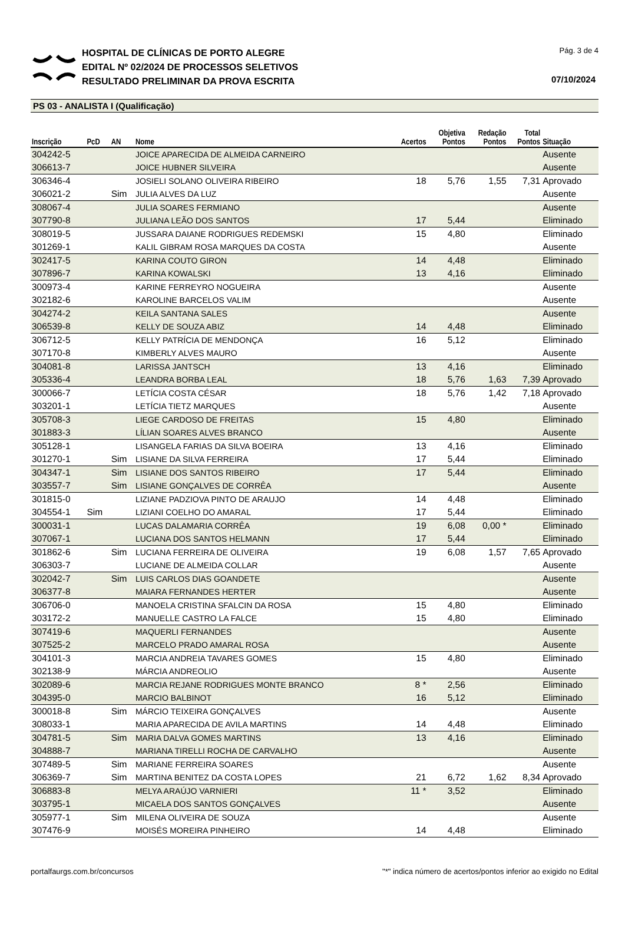HOSPITAL DE CLÍNICAS DE PORTO ALEGRE
EDITAL Nº 02/2024 DE PROCESSOS SELETIVOS
RESULTADO PRELIMINAR DA PROVA ESCRITA
Pág. 3 de 4
07/10/2024
PS 03 - ANALISTA I (Qualificação)
| | | | | | Objetiva | Redação | Total | |
| --- | --- | --- | --- | --- | --- | --- | --- | --- |
| Inscrição | PcD | AN | Nome | Acertos | Pontos | Pontos | Pontos | Situação |
| 304242-5 | | | JOICE APARECIDA DE ALMEIDA CARNEIRO | | | | | Ausente |
| 306613-7 | | | JOICE HUBNER SILVEIRA | | | | | Ausente |
| 306346-4 | | | JOSIELI SOLANO OLIVEIRA RIBEIRO | 18 | 5,76 | 1,55 | 7,31 | Aprovado |
| 306021-2 | | Sim | JULIA ALVES DA LUZ | | | | | Ausente |
| 308067-4 | | | JULIA SOARES FERMIANO | | | | | Ausente |
| 307790-8 | | | JULIANA LEÃO DOS SANTOS | 17 | 5,44 | | | Eliminado |
| 308019-5 | | | JUSSARA DAIANE RODRIGUES REDEMSKI | 15 | 4,80 | | | Eliminado |
| 301269-1 | | | KALIL GIBRAM ROSA MARQUES DA COSTA | | | | | Ausente |
| 302417-5 | | | KARINA COUTO GIRON | 14 | 4,48 | | | Eliminado |
| 307896-7 | | | KARINA KOWALSKI | 13 | 4,16 | | | Eliminado |
| 300973-4 | | | KARINE FERREYRO NOGUEIRA | | | | | Ausente |
| 302182-6 | | | KAROLINE BARCELOS VALIM | | | | | Ausente |
| 304274-2 | | | KEILA SANTANA SALES | | | | | Ausente |
| 306539-8 | | | KELLY DE SOUZA ABIZ | 14 | 4,48 | | | Eliminado |
| 306712-5 | | | KELLY PATRÍCIA DE MENDONÇA | 16 | 5,12 | | | Eliminado |
| 307170-8 | | | KIMBERLY ALVES MAURO | | | | | Ausente |
| 304081-8 | | | LARISSA JANTSCH | 13 | 4,16 | | | Eliminado |
| 305336-4 | | | LEANDRA BORBA LEAL | 18 | 5,76 | 1,63 | 7,39 | Aprovado |
| 300066-7 | | | LETÍCIA COSTA CÉSAR | 18 | 5,76 | 1,42 | 7,18 | Aprovado |
| 303201-1 | | | LETÍCIA TIETZ MARQUES | | | | | Ausente |
| 305708-3 | | | LIEGE CARDOSO DE FREITAS | 15 | 4,80 | | | Eliminado |
| 301883-3 | | | LÍLIAN SOARES ALVES BRANCO | | | | | Ausente |
| 305128-1 | | | LISANGELA FARIAS DA SILVA BOEIRA | 13 | 4,16 | | | Eliminado |
| 301270-1 | | Sim | LISIANE DA SILVA FERREIRA | 17 | 5,44 | | | Eliminado |
| 304347-1 | | Sim | LISIANE DOS SANTOS RIBEIRO | 17 | 5,44 | | | Eliminado |
| 303557-7 | | Sim | LISIANE GONÇALVES DE CORRÊA | | | | | Ausente |
| 301815-0 | | | LIZIANE PADZIOVA PINTO DE ARAUJO | 14 | 4,48 | | | Eliminado |
| 304554-1 | Sim | | LIZIANI COELHO DO AMARAL | 17 | 5,44 | | | Eliminado |
| 300031-1 | | | LUCAS DALAMARIA CORRÊA | 19 | 6,08 | 0,00 * | | Eliminado |
| 307067-1 | | | LUCIANA DOS SANTOS HELMANN | 17 | 5,44 | | | Eliminado |
| 301862-6 | | Sim | LUCIANA FERREIRA DE OLIVEIRA | 19 | 6,08 | 1,57 | 7,65 | Aprovado |
| 306303-7 | | | LUCIANE DE ALMEIDA COLLAR | | | | | Ausente |
| 302042-7 | | Sim | LUIS CARLOS DIAS GOANDETE | | | | | Ausente |
| 306377-8 | | | MAIARA FERNANDES HERTER | | | | | Ausente |
| 306706-0 | | | MANOELA CRISTINA SFALCIN DA ROSA | 15 | 4,80 | | | Eliminado |
| 303172-2 | | | MANUELLE CASTRO LA FALCE | 15 | 4,80 | | | Eliminado |
| 307419-6 | | | MAQUERLI FERNANDES | | | | | Ausente |
| 307525-2 | | | MARCELO PRADO AMARAL ROSA | | | | | Ausente |
| 304101-3 | | | MARCIA ANDREIA TAVARES GOMES | 15 | 4,80 | | | Eliminado |
| 302138-9 | | | MÁRCIA ANDREOLIO | | | | | Ausente |
| 302089-6 | | | MARCIA REJANE RODRIGUES MONTE BRANCO | 8 * | 2,56 | | | Eliminado |
| 304395-0 | | | MARCIO BALBINOT | 16 | 5,12 | | | Eliminado |
| 300018-8 | | Sim | MÁRCIO TEIXEIRA GONÇALVES | | | | | Ausente |
| 308033-1 | | | MARIA APARECIDA DE AVILA MARTINS | 14 | 4,48 | | | Eliminado |
| 304781-5 | | Sim | MARIA DALVA GOMES MARTINS | 13 | 4,16 | | | Eliminado |
| 304888-7 | | | MARIANA TIRELLI ROCHA DE CARVALHO | | | | | Ausente |
| 307489-5 | | Sim | MARIANE FERREIRA SOARES | | | | | Ausente |
| 306369-7 | | Sim | MARTINA BENITEZ DA COSTA LOPES | 21 | 6,72 | 1,62 | 8,34 | Aprovado |
| 306883-8 | | | MELYA ARAÚJO VARNIERI | 11 * | 3,52 | | | Eliminado |
| 303795-1 | | | MICAELA DOS SANTOS GONÇALVES | | | | | Ausente |
| 305977-1 | | Sim | MILENA OLIVEIRA DE SOUZA | | | | | Ausente |
| 307476-9 | | | MOISÉS MOREIRA PINHEIRO | 14 | 4,48 | | | Eliminado |
portalfaurgs.com.br/concursos "*" indica número de acertos/pontos inferior ao exigido no Edital